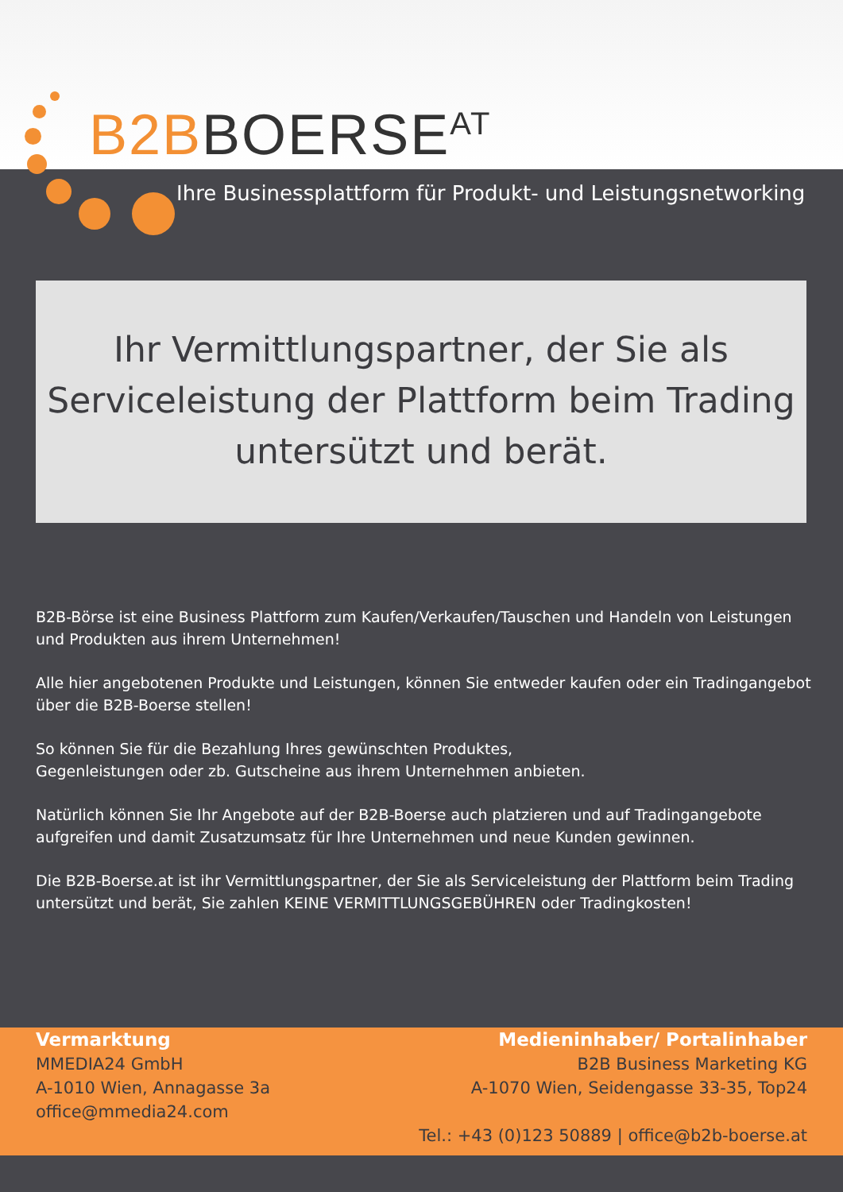B2B BOERSE<sup>AT</sup>
Ihre Businessplattform für Produkt- und Leistungsnetworking
Ihr Vermittlungspartner, der Sie als
Serviceleistung der Plattform beim Trading
untersützt und berät.
B2B-Börse ist eine Business Plattform zum Kaufen/Verkaufen/Tauschen und Handeln von Leistungen und Produkten aus ihrem Unternehmen!
Alle hier angebotenen Produkte und Leistungen, können Sie entweder kaufen oder ein Tradingangebot über die B2B-Boerse stellen!
So können Sie für die Bezahlung Ihres gewünschten Produktes,
Gegenleistungen oder zb. Gutscheine aus ihrem Unternehmen anbieten.
Natürlich können Sie Ihr Angebote auf der B2B-Boerse auch platzieren und auf Tradingangebote aufgreifen und damit Zusatzumsatz für Ihre Unternehmen und neue Kunden gewinnen.
Die B2B-Boerse.at ist ihr Vermittlungspartner, der Sie als Serviceleistung der Plattform beim Trading untersützt und berät, Sie zahlen KEINE VERMITTLUNGSGEBÜHREN oder Tradingkosten!
Vermarktung
MMEDIA24 GmbH
A-1010 Wien, Annagasse 3a
office@mmedia24.com
Medieninhaber/ Portalinhaber
B2B Business Marketing KG
A-1070 Wien, Seidengasse 33-35, Top24
Tel.: +43 (0)123 50889 | office@b2b-boerse.at